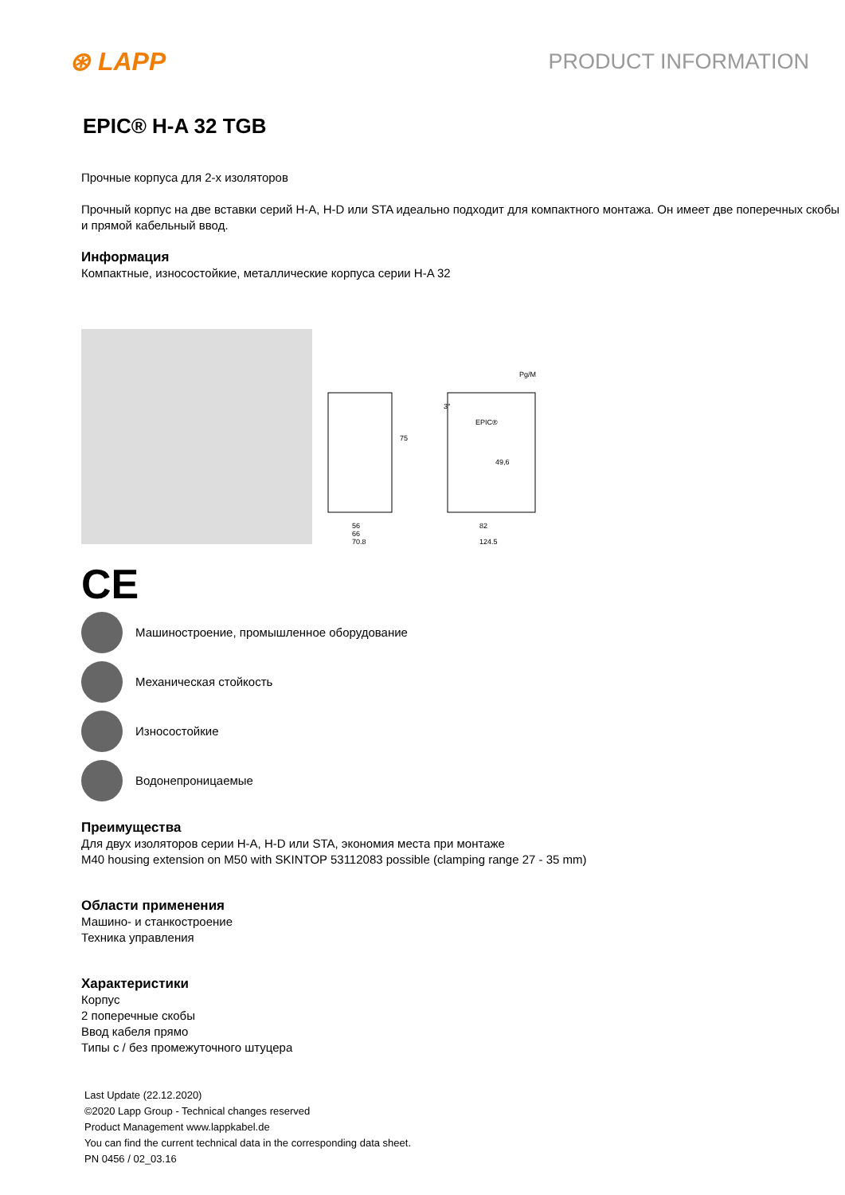⊛ LAPP
PRODUCT INFORMATION
EPIC® H-A 32 TGB
Прочные корпуса для 2-х изоляторов
Прочный корпус на две вставки серий H-A, H-D или STA идеально подходит для компактного монтажа. Он имеет две поперечных скобы и прямой кабельный ввод.
Информация
Компактные, износостойкие, металлические корпуса серии H-A 32
75
56
70,8
82
124,5
Pg/M
49,6
EPIC®
3°
66
CE
Машиностроение, промышленное оборудование
Механическая стойкость
Износостойкие
Водонепроницаемые
Преимущества
Для двух изоляторов серии H-A, H-D или STA, экономия места при монтаже
M40 housing extension on M50 with SKINTOP 53112083 possible (clamping range 27 - 35 mm)
Области применения
Машино- и станкостроение
Техника управления
Характеристики
Корпус
2 поперечные скобы
Ввод кабеля прямо
Типы с / без промежуточного штуцера
Last Update (22.12.2020)
©2020 Lapp Group - Technical changes reserved
Product Management www.lappkabel.de
You can find the current technical data in the corresponding data sheet.
PN 0456 / 02_03.16